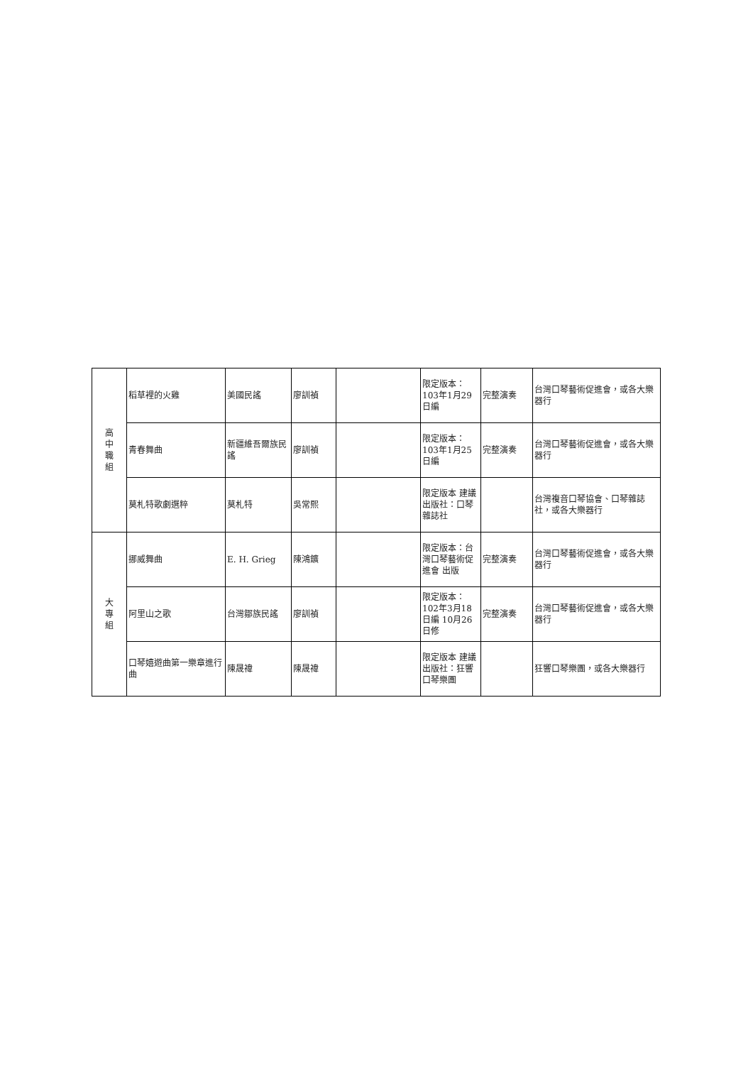| 高 中 職 組 | 稻草裡的火雞 | 美國民謠 | 廖訓禎 | | 限定版本： 103年1月29日編 | 完整演奏 | 台灣口琴藝術促進會，或各大樂器行 |
| | 青春舞曲 | 新疆維吾爾族民謠 | 廖訓禎 | | 限定版本： 103年1月25日編 | 完整演奏 | 台灣口琴藝術促進會，或各大樂器行 |
| | 莫札特歌劇選粹 | 莫札特 | 吳常熙 | | 限定版本 建議出版社：口琴雜誌社 | | 台灣複音口琴協會、口琴雜誌社，或各大樂器行 |
| 大 專 組 | 挪威舞曲 | E. H. Grieg | 陳鴻鑛 | | 限定版本：台灣口琴藝術促進會 出版 | 完整演奏 | 台灣口琴藝術促進會，或各大樂器行 |
| | 阿里山之歌 | 台灣鄒族民謠 | 廖訓禎 | | 限定版本： 102年3月18日編 10月26日修 | 完整演奏 | 台灣口琴藝術促進會，或各大樂器行 |
| | 口琴嬉遊曲第一樂章進行曲 | 陳晟禕 | 陳晟禕 | | 限定版本 建議出版社：狂響口琴樂團 | | 狂響口琴樂團，或各大樂器行 |